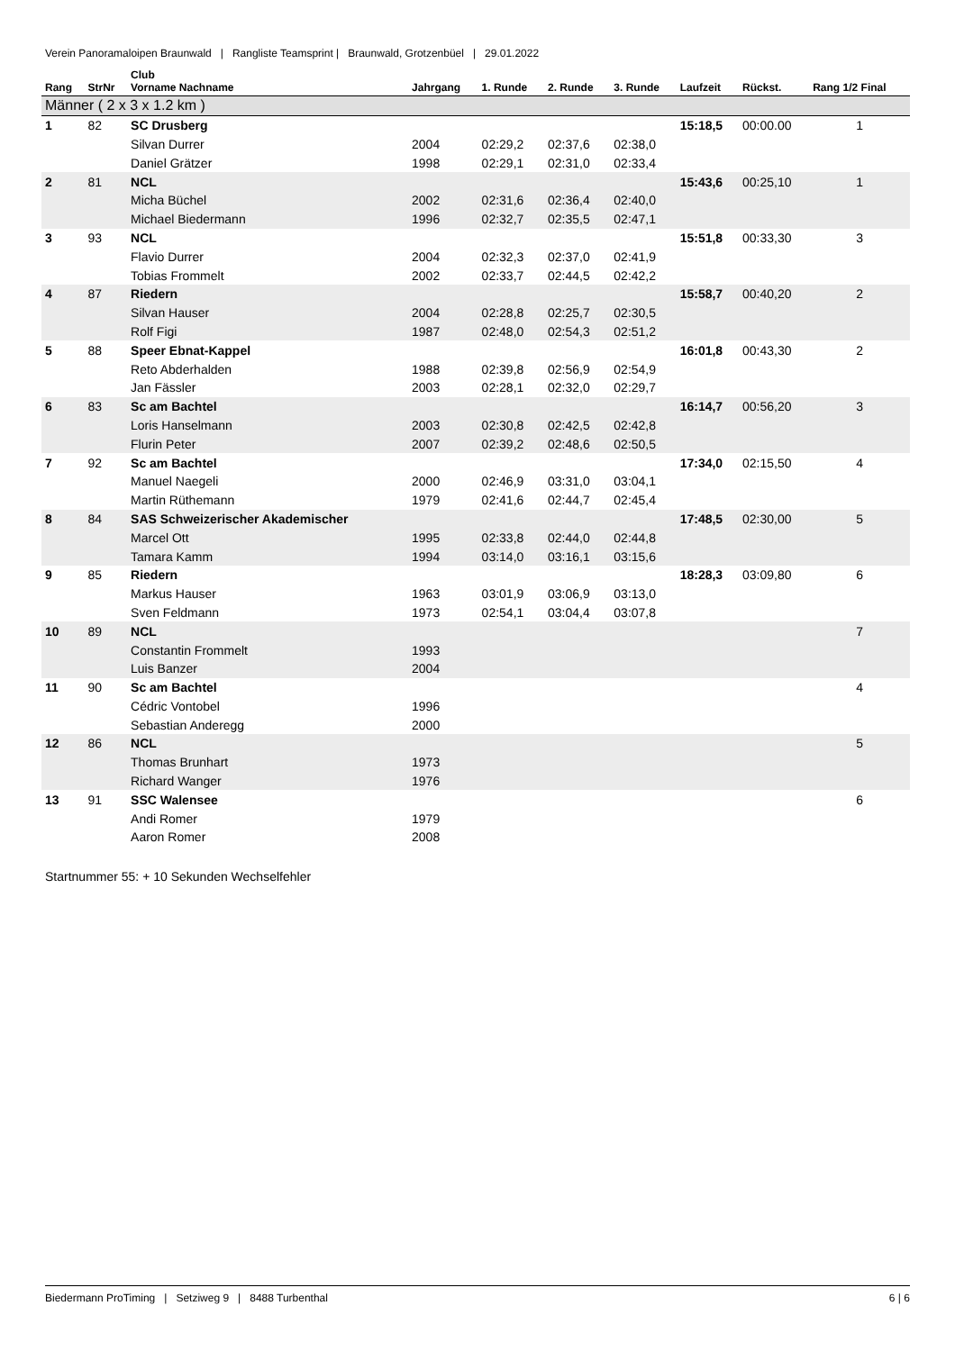Verein Panoramaloipen Braunwald | Rangliste Teamsprint | Braunwald, Grotzenbüel | 29.01.2022
| Rang | StrNr | Club Vorname Nachname | Jahrgang | 1. Runde | 2. Runde | 3. Runde | Laufzeit | Rückst. | Rang 1/2 Final |
| --- | --- | --- | --- | --- | --- | --- | --- | --- | --- |
| Männer ( 2 x 3 x 1.2 km ) | | | | | | | | | |
| 1 | 82 | SC Drusberg | | | | | 15:18,5 | 00:00.00 | 1 |
| | | Silvan Durrer | 2004 | 02:29,2 | 02:37,6 | 02:38,0 | | | |
| | | Daniel Grätzer | 1998 | 02:29,1 | 02:31,0 | 02:33,4 | | | |
| 2 | 81 | NCL | | | | | 15:43,6 | 00:25,10 | 1 |
| | | Micha Büchel | 2002 | 02:31,6 | 02:36,4 | 02:40,0 | | | |
| | | Michael Biedermann | 1996 | 02:32,7 | 02:35,5 | 02:47,1 | | | |
| 3 | 93 | NCL | | | | | 15:51,8 | 00:33,30 | 3 |
| | | Flavio Durrer | 2004 | 02:32,3 | 02:37,0 | 02:41,9 | | | |
| | | Tobias Frommelt | 2002 | 02:33,7 | 02:44,5 | 02:42,2 | | | |
| 4 | 87 | Riedern | | | | | 15:58,7 | 00:40,20 | 2 |
| | | Silvan Hauser | 2004 | 02:28,8 | 02:25,7 | 02:30,5 | | | |
| | | Rolf Figi | 1987 | 02:48,0 | 02:54,3 | 02:51,2 | | | |
| 5 | 88 | Speer Ebnat-Kappel | | | | | 16:01,8 | 00:43,30 | 2 |
| | | Reto Abderhalden | 1988 | 02:39,8 | 02:56,9 | 02:54,9 | | | |
| | | Jan Fässler | 2003 | 02:28,1 | 02:32,0 | 02:29,7 | | | |
| 6 | 83 | Sc am Bachtel | | | | | 16:14,7 | 00:56,20 | 3 |
| | | Loris Hanselmann | 2003 | 02:30,8 | 02:42,5 | 02:42,8 | | | |
| | | Flurin Peter | 2007 | 02:39,2 | 02:48,6 | 02:50,5 | | | |
| 7 | 92 | Sc am Bachtel | | | | | 17:34,0 | 02:15,50 | 4 |
| | | Manuel Naegeli | 2000 | 02:46,9 | 03:31,0 | 03:04,1 | | | |
| | | Martin Rüthemann | 1979 | 02:41,6 | 02:44,7 | 02:45,4 | | | |
| 8 | 84 | SAS Schweizerischer Akademischer | | | | | 17:48,5 | 02:30,00 | 5 |
| | | Marcel Ott | 1995 | 02:33,8 | 02:44,0 | 02:44,8 | | | |
| | | Tamara Kamm | 1994 | 03:14,0 | 03:16,1 | 03:15,6 | | | |
| 9 | 85 | Riedern | | | | | 18:28,3 | 03:09,80 | 6 |
| | | Markus Hauser | 1963 | 03:01,9 | 03:06,9 | 03:13,0 | | | |
| | | Sven Feldmann | 1973 | 02:54,1 | 03:04,4 | 03:07,8 | | | |
| 10 | 89 | NCL | | | | | | | 7 |
| | | Constantin Frommelt | 1993 | | | | | | |
| | | Luis Banzer | 2004 | | | | | | |
| 11 | 90 | Sc am Bachtel | | | | | | | 4 |
| | | Cédric Vontobel | 1996 | | | | | | |
| | | Sebastian Anderegg | 2000 | | | | | | |
| 12 | 86 | NCL | | | | | | | 5 |
| | | Thomas Brunhart | 1973 | | | | | | |
| | | Richard Wanger | 1976 | | | | | | |
| 13 | 91 | SSC Walensee | | | | | | | 6 |
| | | Andi Romer | 1979 | | | | | | |
| | | Aaron Romer | 2008 | | | | | | |
Startnummer 55: + 10 Sekunden Wechselfehler
Biedermann ProTiming | Setziweg 9 | 8488 Turbenthal 6 | 6